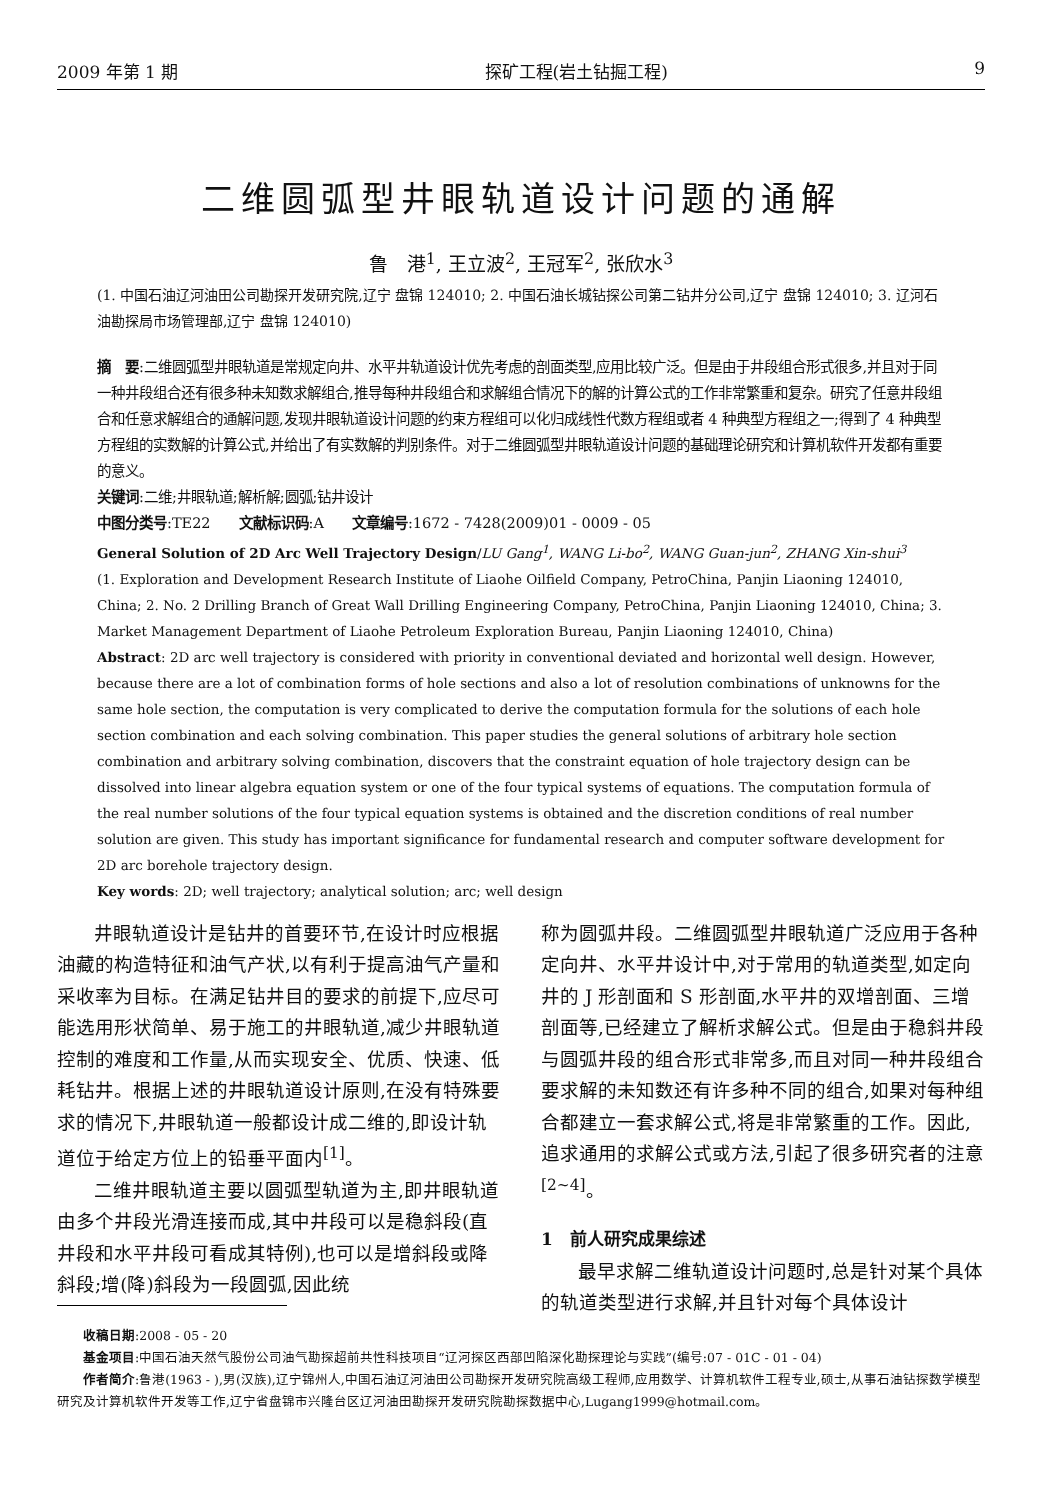2009 年第 1 期 探矿工程(岩土钻掘工程) 9
二维圆弧型井眼轨道设计问题的通解
鲁　港<sup>1</sup>, 王立波<sup>2</sup>, 王冠军<sup>2</sup>, 张欣水<sup>3</sup>
(1. 中国石油辽河油田公司勘探开发研究院,辽宁 盘锦 124010; 2. 中国石油长城钻探公司第二钻井分公司,辽宁 盘锦 124010; 3. 辽河石油勘探局市场管理部,辽宁 盘锦 124010)
摘　要:二维圆弧型井眼轨道是常规定向井、水平井轨道设计优先考虑的剖面类型,应用比较广泛。但是由于井段组合形式很多,并且对于同一种井段组合还有很多种未知数求解组合,推导每种井段组合和求解组合情况下的解的计算公式的工作非常繁重和复杂。研究了任意井段组合和任意求解组合的通解问题,发现井眼轨道设计问题的约束方程组可以化归成线性代数方程组或者 4 种典型方程组之一;得到了 4 种典型方程组的实数解的计算公式,并给出了有实数解的判别条件。对于二维圆弧型井眼轨道设计问题的基础理论研究和计算机软件开发都有重要的意义。
关键词:二维;井眼轨道;解析解;圆弧;钻井设计
中图分类号:TE22　　文献标识码:A　　文章编号:1672 - 7428(2009)01 - 0009 - 05
General Solution of 2D Arc Well Trajectory Design/LU Gang<sup>1</sup>, WANG Li-bo<sup>2</sup>, WANG Guan-jun<sup>2</sup>, ZHANG Xin-shui<sup>3</sup>
(1. Exploration and Development Research Institute of Liaohe Oilfield Company, PetroChina, Panjin Liaoning 124010, China; 2. No. 2 Drilling Branch of Great Wall Drilling Engineering Company, PetroChina, Panjin Liaoning 124010, China; 3. Market Management Department of Liaohe Petroleum Exploration Bureau, Panjin Liaoning 124010, China)
Abstract: 2D arc well trajectory is considered with priority in conventional deviated and horizontal well design. However, because there are a lot of combination forms of hole sections and also a lot of resolution combinations of unknowns for the same hole section, the computation is very complicated to derive the computation formula for the solutions of each hole section combination and each solving combination. This paper studies the general solutions of arbitrary hole section combination and arbitrary solving combination, discovers that the constraint equation of hole trajectory design can be dissolved into linear algebra equation system or one of the four typical systems of equations. The computation formula of the real number solutions of the four typical equation systems is obtained and the discretion conditions of real number solution are given. This study has important significance for fundamental research and computer software development for 2D arc borehole trajectory design.
Key words: 2D; well trajectory; analytical solution; arc; well design
井眼轨道设计是钻井的首要环节,在设计时应根据油藏的构造特征和油气产状,以有利于提高油气产量和采收率为目标。在满足钻井目的要求的前提下,应尽可能选用形状简单、易于施工的井眼轨道,减少井眼轨道控制的难度和工作量,从而实现安全、优质、快速、低耗钻井。根据上述的井眼轨道设计原则,在没有特殊要求的情况下,井眼轨道一般都设计成二维的,即设计轨道位于给定方位上的铅垂平面内<sup>[1]</sup>。
二维井眼轨道主要以圆弧型轨道为主,即井眼轨道由多个井段光滑连接而成,其中井段可以是稳斜段(直井段和水平井段可看成其特例),也可以是增斜段或降斜段;增(降)斜段为一段圆弧,因此统
称为圆弧井段。二维圆弧型井眼轨道广泛应用于各种定向井、水平井设计中,对于常用的轨道类型,如定向井的 J 形剖面和 S 形剖面,水平井的双增剖面、三增剖面等,已经建立了解析求解公式。但是由于稳斜井段与圆弧井段的组合形式非常多,而且对同一种井段组合要求解的未知数还有许多种不同的组合,如果对每种组合都建立一套求解公式,将是非常繁重的工作。因此,追求通用的求解公式或方法,引起了很多研究者的注意<sup>[2~4]</sup>。
1　前人研究成果综述
最早求解二维轨道设计问题时,总是针对某个具体的轨道类型进行求解,并且针对每个具体设计
　　收稿日期:2008 - 05 - 20
　　基金项目:中国石油天然气股份公司油气勘探超前共性科技项目“辽河探区西部凹陷深化勘探理论与实践”(编号:07 - 01C - 01 - 04)
　　作者简介:鲁港(1963 - ),男(汉族),辽宁锦州人,中国石油辽河油田公司勘探开发研究院高级工程师,应用数学、计算机软件工程专业,硕士,从事石油钻探数学模型研究及计算机软件开发等工作,辽宁省盘锦市兴隆台区辽河油田勘探开发研究院勘探数据中心,Lugang1999@hotmail.com。